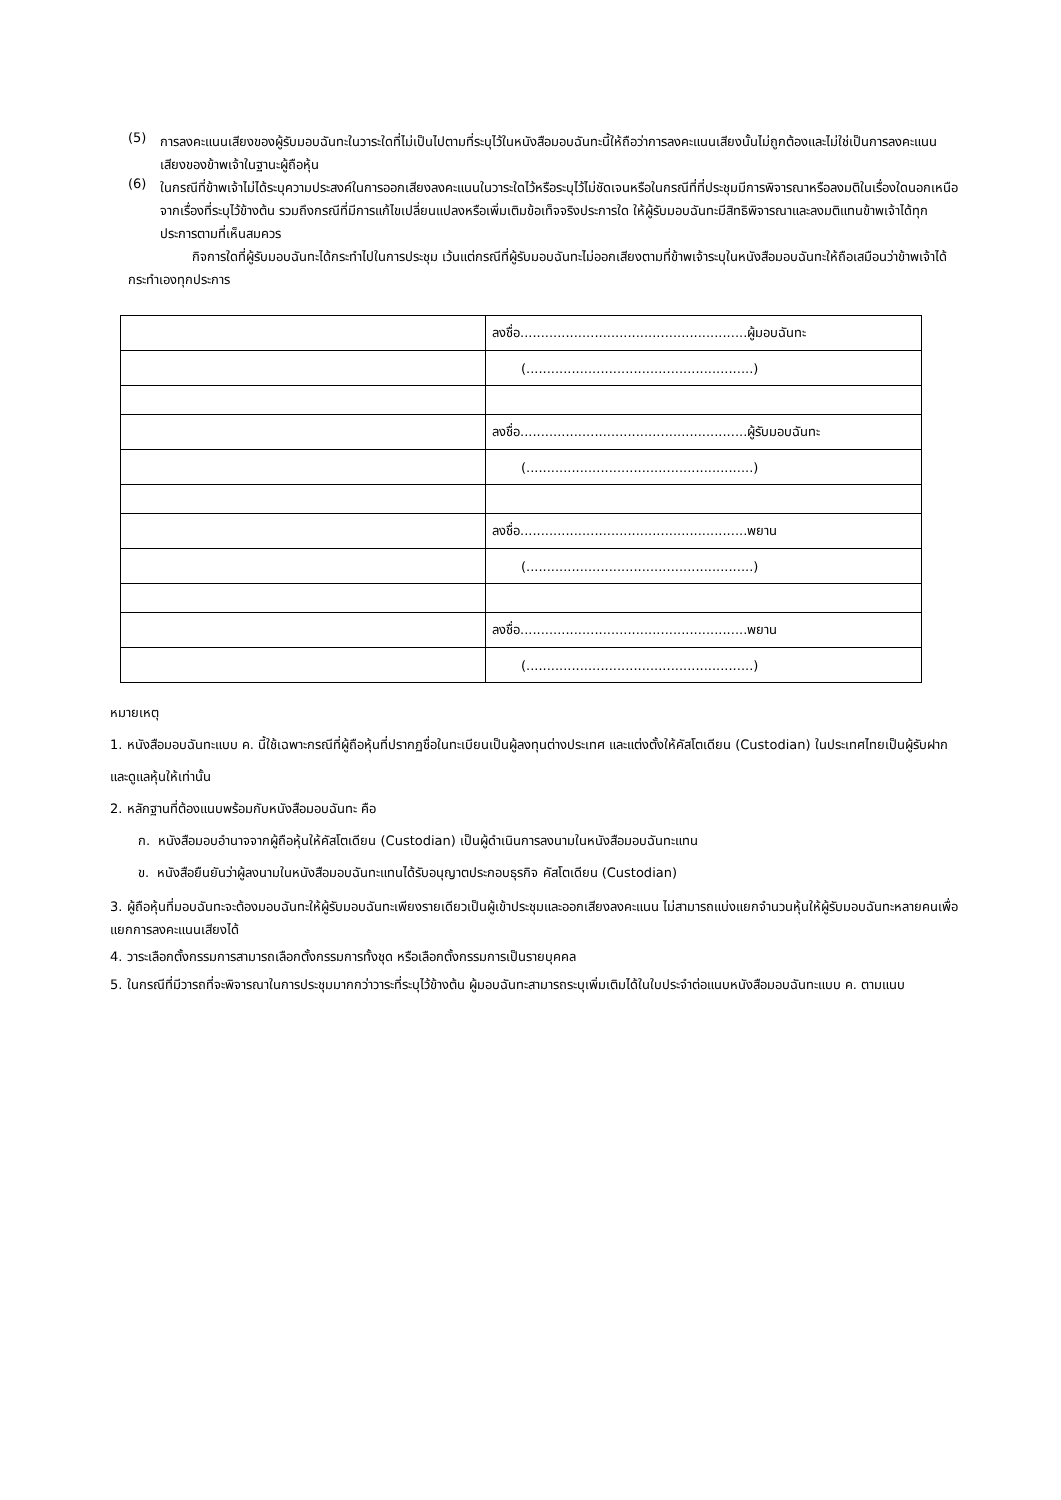(5)
การลงคะแนนเสียงของผู้รับมอบฉันทะในวาระใดที่ไม่เป็นไปตามที่ระบุไว้ในหนังสือมอบฉันทะนี้ให้ถือว่าการลงคะแนนเสียงนั้นไม่ถูกต้องและไม่ใช่เป็นการลงคะแนนเสียงของข้าพเจ้าในฐานะผู้ถือหุ้น
(6)
ในกรณีที่ข้าพเจ้าไม่ได้ระบุความประสงค์ในการออกเสียงลงคะแนนในวาระใดไว้หรือระบุไว้ไม่ชัดเจนหรือในกรณีที่ที่ประชุมมีการพิจารณาหรือลงมติในเรื่องใดนอกเหนือจากเรื่องที่ระบุไว้ข้างต้น รวมถึงกรณีที่มีการแก้ไขเปลี่ยนแปลงหรือเพิ่มเติมข้อเท็จจริงประการใด ให้ผู้รับมอบฉันทะมีสิทธิพิจารณาและลงมติแทนข้าพเจ้าได้ทุกประการตามที่เห็นสมควร
กิจการใดที่ผู้รับมอบฉันทะได้กระทำไปในการประชุม เว้นแต่กรณีที่ผู้รับมอบฉันทะไม่ออกเสียงตามที่ข้าพเจ้าระบุในหนังสือมอบฉันทะให้ถือเสมือนว่าข้าพเจ้าได้กระทำเองทุกประการ
| | ลงชื่อ.......................................................ผู้มอบฉันทะ |
| | (.......................................................) |
| | ลงชื่อ.......................................................ผู้รับมอบฉันทะ |
| | (.......................................................) |
| | ลงชื่อ.......................................................พยาน |
| | (.......................................................) |
| | ลงชื่อ.......................................................พยาน |
| | (.......................................................) |
หมายเหตุ
1. หนังสือมอบฉันทะแบบ ค. นี้ใช้เฉพาะกรณีที่ผู้ถือหุ้นที่ปรากฏชื่อในทะเบียนเป็นผู้ลงทุนต่างประเทศ และแต่งตั้งให้คัสโตเดียน (Custodian) ในประเทศไทยเป็นผู้รับฝากและดูแลหุ้นให้เท่านั้น
2. หลักฐานที่ต้องแนบพร้อมกับหนังสือมอบฉันทะ คือ
ก. หนังสือมอบอำนาจจากผู้ถือหุ้นให้คัสโตเดียน (Custodian) เป็นผู้ดำเนินการลงนามในหนังสือมอบฉันทะแทน
ข. หนังสือยืนยันว่าผู้ลงนามในหนังสือมอบฉันทะแทนได้รับอนุญาตประกอบธุรกิจ คัสโตเดียน (Custodian)
3. ผู้ถือหุ้นที่มอบฉันทะจะต้องมอบฉันทะให้ผู้รับมอบฉันทะเพียงรายเดียวเป็นผู้เข้าประชุมและออกเสียงลงคะแนน ไม่สามารถแบ่งแยกจำนวนหุ้นให้ผู้รับมอบฉันทะหลายคนเพื่อแยกการลงคะแนนเสียงได้
4. วาระเลือกตั้งกรรมการสามารถเลือกตั้งกรรมการทั้งชุด หรือเลือกตั้งกรรมการเป็นรายบุคคล
5. ในกรณีที่มีวารถที่จะพิจารณาในการประชุมมากกว่าวาระที่ระบุไว้ข้างต้น ผู้มอบฉันทะสามารถระบุเพิ่มเติมได้ในใบประจำต่อแนบหนังสือมอบฉันทะแบบ ค. ตามแนบ